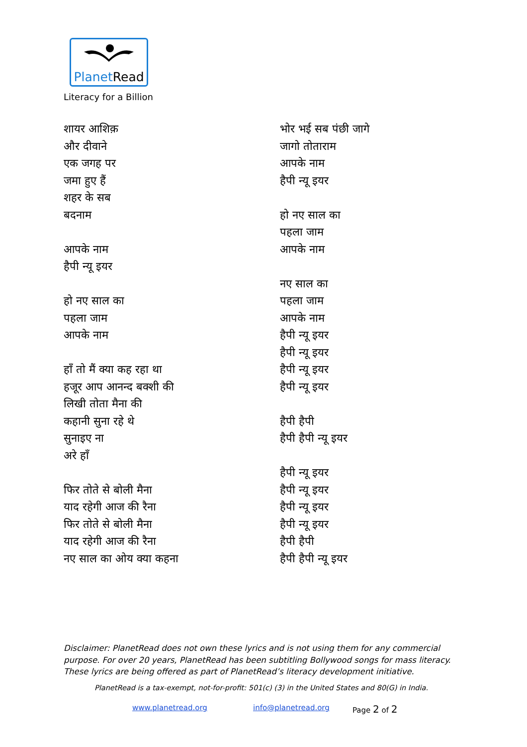PlanetRead
Literacy for a Billion
शायर आशिक़
और दीवाने
एक जगह पर
जमा हुए हैं
शहर के सब
बदनाम
आपके नाम
हैपी न्यू इयर
हो नए साल का
पहला जाम
आपके नाम
हाँ तो मैं क्या कह रहा था
हजूर आप आनन्द बक्शी की
लिखी तोता मैना की
कहानी सुना रहे थे
सुनाइए ना
अरे हाँ
फिर तोते से बोली मैना
याद रहेगी आज की रैना
फिर तोते से बोली मैना
याद रहेगी आज की रैना
नए साल का ओय क्या कहना
भोर भई सब पंछी जागे
जागो तोताराम
आपके नाम
हैपी न्यू इयर
हो नए साल का
पहला जाम
आपके नाम
नए साल का
पहला जाम
आपके नाम
हैपी न्यू इयर
हैपी न्यू इयर
हैपी न्यू इयर
हैपी न्यू इयर
हैपी हैपी
हैपी हैपी न्यू इयर
हैपी न्यू इयर
हैपी न्यू इयर
हैपी न्यू इयर
हैपी न्यू इयर
हैपी हैपी
हैपी हैपी न्यू इयर
Disclaimer: PlanetRead does not own these lyrics and is not using them for any commercial purpose. For over 20 years, PlanetRead has been subtitling Bollywood songs for mass literacy. These lyrics are being offered as part of PlanetRead’s literacy development initiative.
PlanetRead is a tax-exempt, not-for-profit: 501(c) (3) in the United States and 80(G) in India.
www.planetread.org info@planetread.org Page 2 of 2